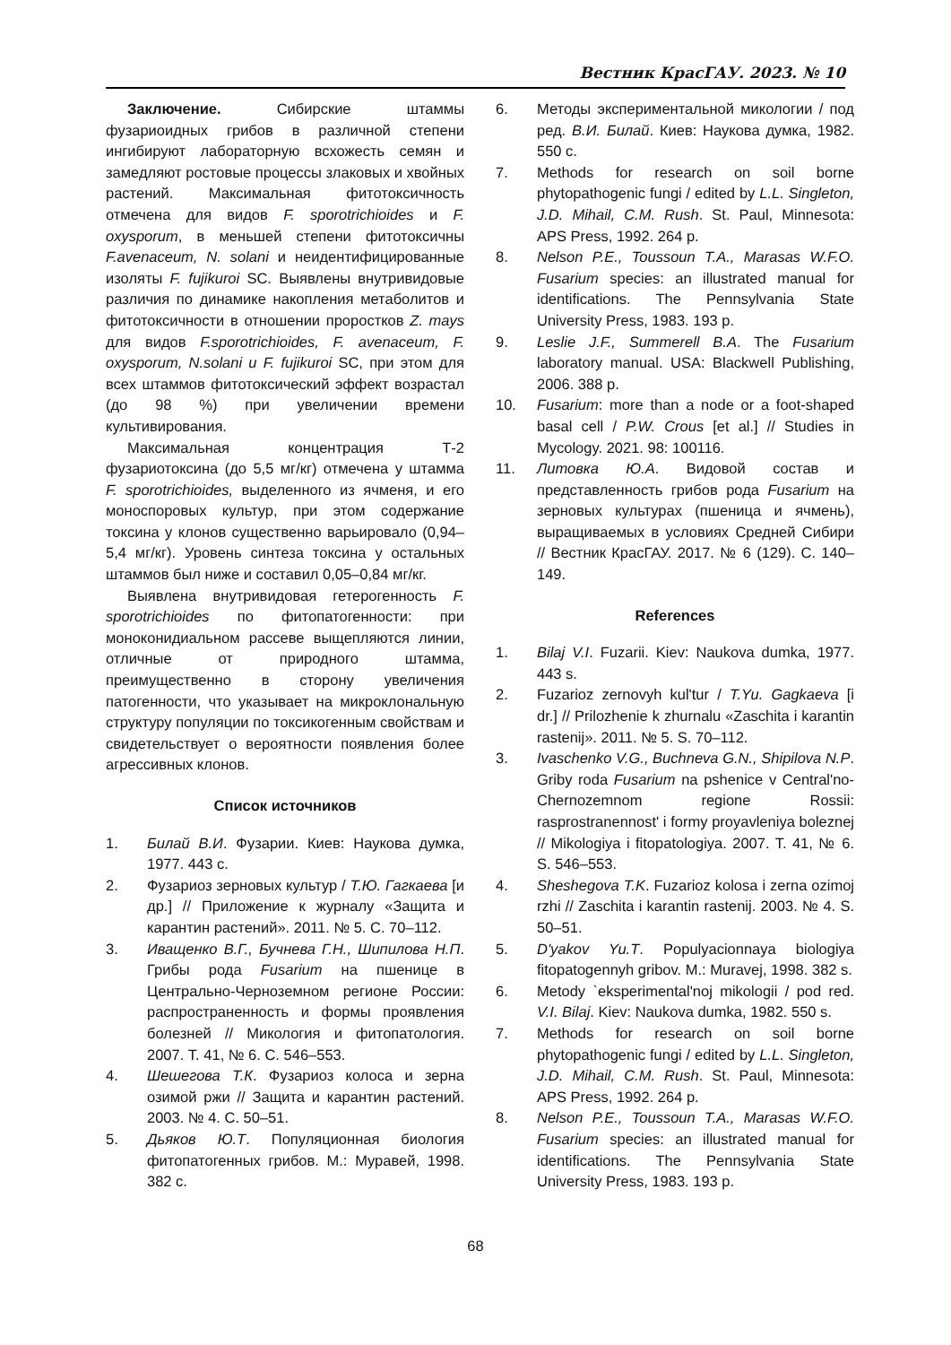Вестник КрасГАУ. 2023. № 10
Заключение. Сибирские штаммы фузариоидных грибов в различной степени ингибируют лабораторную всхожесть семян и замедляют ростовые процессы злаковых и хвойных растений. Максимальная фитотоксичность отмечена для видов F. sporotrichioides и F. oxysporum, в меньшей степени фитотоксичны F.avenaceum, N. solani и неидентифицированные изоляты F. fujikuroi SC. Выявлены внутривидовые различия по динамике накопления метаболитов и фитотоксичности в отношении проростков Z. mays для видов F.sporotrichioides, F. avenaceum, F. oxysporum, N.solani u F. fujikuroi SC, при этом для всех штаммов фитотоксический эффект возрастал (до 98 %) при увеличении времени культивирования.
Максимальная концентрация Т-2 фузариотоксина (до 5,5 мг/кг) отмечена у штамма F. sporotrichioides, выделенного из ячменя, и его моноспоровых культур, при этом содержание токсина у клонов существенно варьировало (0,94–5,4 мг/кг). Уровень синтеза токсина у остальных штаммов был ниже и составил 0,05–0,84 мг/кг.
Выявлена внутривидовая гетерогенность F. sporotrichioides по фитопатогенности: при моноконидиальном рассеве выщепляются линии, отличные от природного штамма, преимущественно в сторону увеличения патогенности, что указывает на микроклональную структуру популяции по токсикогенным свойствам и свидетельствует о вероятности появления более агрессивных клонов.
Список источников
1. Билай В.И. Фузарии. Киев: Наукова думка, 1977. 443 с.
2. Фузариоз зерновых культур / Т.Ю. Гагкаева [и др.] // Приложение к журналу «Защита и карантин растений». 2011. № 5. С. 70–112.
3. Иващенко В.Г., Бучнева Г.Н., Шипилова Н.П. Грибы рода Fusarium на пшенице в Центрально-Черноземном регионе России: распространенность и формы проявления болезней // Микология и фитопатология. 2007. Т. 41, № 6. С. 546–553.
4. Шешегова Т.К. Фузариоз колоса и зерна озимой ржи // Защита и карантин растений. 2003. № 4. С. 50–51.
5. Дьяков Ю.Т. Популяционная биология фитопатогенных грибов. М.: Муравей, 1998. 382 с.
6. Методы экспериментальной микологии / под ред. В.И. Билай. Киев: Наукова думка, 1982. 550 с.
7. Methods for research on soil borne phytopathogenic fungi / edited by L.L. Singleton, J.D. Mihail, C.M. Rush. St. Paul, Minnesota: APS Press, 1992. 264 p.
8. Nelson P.E., Toussoun T.A., Marasas W.F.O. Fusarium species: an illustrated manual for identifications. The Pennsylvania State University Press, 1983. 193 p.
9. Leslie J.F., Summerell B.A. The Fusarium laboratory manual. USA: Blackwell Publishing, 2006. 388 p.
10. Fusarium: more than a node or a foot-shaped basal cell / P.W. Crous [et al.] // Studies in Mycology. 2021. 98: 100116.
11. Литовка Ю.А. Видовой состав и представленность грибов рода Fusarium на зерновых культурах (пшеница и ячмень), выращиваемых в условиях Средней Сибири // Вестник КрасГАУ. 2017. № 6 (129). С. 140–149.
References
1. Bilaj V.I. Fuzarii. Kiev: Naukova dumka, 1977. 443 s.
2. Fuzarioz zernovyh kul'tur / T.Yu. Gagkaeva [i dr.] // Prilozhenie k zhurnalu «Zaschita i karantin rastenij». 2011. № 5. S. 70–112.
3. Ivaschenko V.G., Buchneva G.N., Shipilova N.P. Griby roda Fusarium na pshenice v Central'no-Chernozemnom regione Rossii: rasprostranennost' i formy proyavleniya boleznej // Mikologiya i fitopatologiya. 2007. T. 41, № 6. S. 546–553.
4. Sheshegova T.K. Fuzarioz kolosa i zerna ozimoj rzhi // Zaschita i karantin rastenij. 2003. № 4. S. 50–51.
5. D'yakov Yu.T. Populyacionnaya biologiya fitopatogennyh gribov. M.: Muravej, 1998. 382 s.
6. Metody `eksperimental'noj mikologii / pod red. V.I. Bilaj. Kiev: Naukova dumka, 1982. 550 s.
7. Methods for research on soil borne phytopathogenic fungi / edited by L.L. Singleton, J.D. Mihail, C.M. Rush. St. Paul, Minnesota: APS Press, 1992. 264 p.
8. Nelson P.E., Toussoun T.A., Marasas W.F.O. Fusarium species: an illustrated manual for identifications. The Pennsylvania State University Press, 1983. 193 p.
68